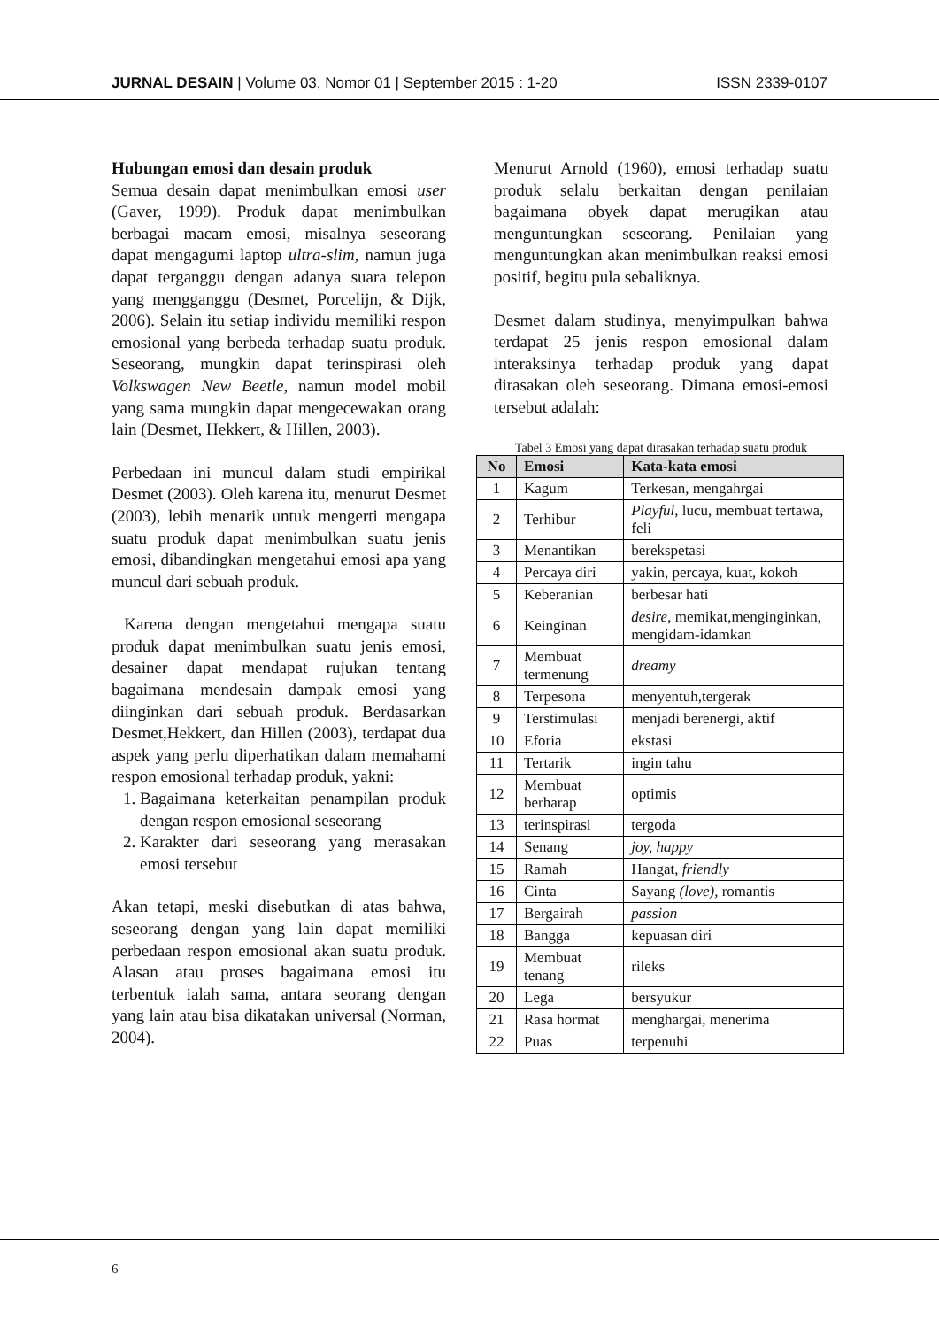JURNAL DESAIN | Volume 03, Nomor 01 | September 2015 : 1-20 ISSN 2339-0107
Hubungan emosi dan desain produk
Semua desain dapat menimbulkan emosi user (Gaver, 1999). Produk dapat menimbulkan berbagai macam emosi, misalnya seseorang dapat mengagumi laptop ultra-slim, namun juga dapat terganggu dengan adanya suara telepon yang mengganggu (Desmet, Porcelijn, & Dijk, 2006). Selain itu setiap individu memiliki respon emosional yang berbeda terhadap suatu produk. Seseorang, mungkin dapat terinspirasi oleh Volkswagen New Beetle, namun model mobil yang sama mungkin dapat mengecewakan orang lain (Desmet, Hekkert, & Hillen, 2003).
Perbedaan ini muncul dalam studi empirikal Desmet (2003). Oleh karena itu, menurut Desmet (2003), lebih menarik untuk mengerti mengapa suatu produk dapat menimbulkan suatu jenis emosi, dibandingkan mengetahui emosi apa yang muncul dari sebuah produk.
Karena dengan mengetahui mengapa suatu produk dapat menimbulkan suatu jenis emosi, desainer dapat mendapat rujukan tentang bagaimana mendesain dampak emosi yang diinginkan dari sebuah produk. Berdasarkan Desmet,Hekkert, dan Hillen (2003), terdapat dua aspek yang perlu diperhatikan dalam memahami respon emosional terhadap produk, yakni:
1. Bagaimana keterkaitan penampilan produk dengan respon emosional seseorang
2. Karakter dari seseorang yang merasakan emosi tersebut
Akan tetapi, meski disebutkan di atas bahwa, seseorang dengan yang lain dapat memiliki perbedaan respon emosional akan suatu produk. Alasan atau proses bagaimana emosi itu terbentuk ialah sama, antara seorang dengan yang lain atau bisa dikatakan universal (Norman, 2004).
Menurut Arnold (1960), emosi terhadap suatu produk selalu berkaitan dengan penilaian bagaimana obyek dapat merugikan atau menguntungkan seseorang. Penilaian yang menguntungkan akan menimbulkan reaksi emosi positif, begitu pula sebaliknya.
Desmet dalam studinya, menyimpulkan bahwa terdapat 25 jenis respon emosional dalam interaksinya terhadap produk yang dapat dirasakan oleh seseorang. Dimana emosi-emosi tersebut adalah:
Tabel 3 Emosi yang dapat dirasakan terhadap suatu produk
| No | Emosi | Kata-kata emosi |
| --- | --- | --- |
| 1 | Kagum | Terkesan, mengahrgai |
| 2 | Terhibur | Playful , lucu, membuat tertawa, feli |
| 3 | Menantikan | berekspetasi |
| 4 | Percaya diri | yakin, percaya, kuat, kokoh |
| 5 | Keberanian | berbesar hati |
| 6 | Keinginan | desire , memikat,menginginkan, mengidam-idamkan |
| 7 | Membuat termenung | dreamy |
| 8 | Terpesona | menyentuh,tergerak |
| 9 | Terstimulasi | menjadi berenergi, aktif |
| 10 | Eforia | ekstasi |
| 11 | Tertarik | ingin tahu |
| 12 | Membuat berharap | optimis |
| 13 | terinspirasi | tergoda |
| 14 | Senang | joy, happy |
| 15 | Ramah | Hangat, friendly |
| 16 | Cinta | Sayang (love), romantis |
| 17 | Bergairah | passion |
| 18 | Bangga | kepuasan diri |
| 19 | Membuat tenang | rileks |
| 20 | Lega | bersyukur |
| 21 | Rasa hormat | menghargai, menerima |
| 22 | Puas | terpenuhi |
6